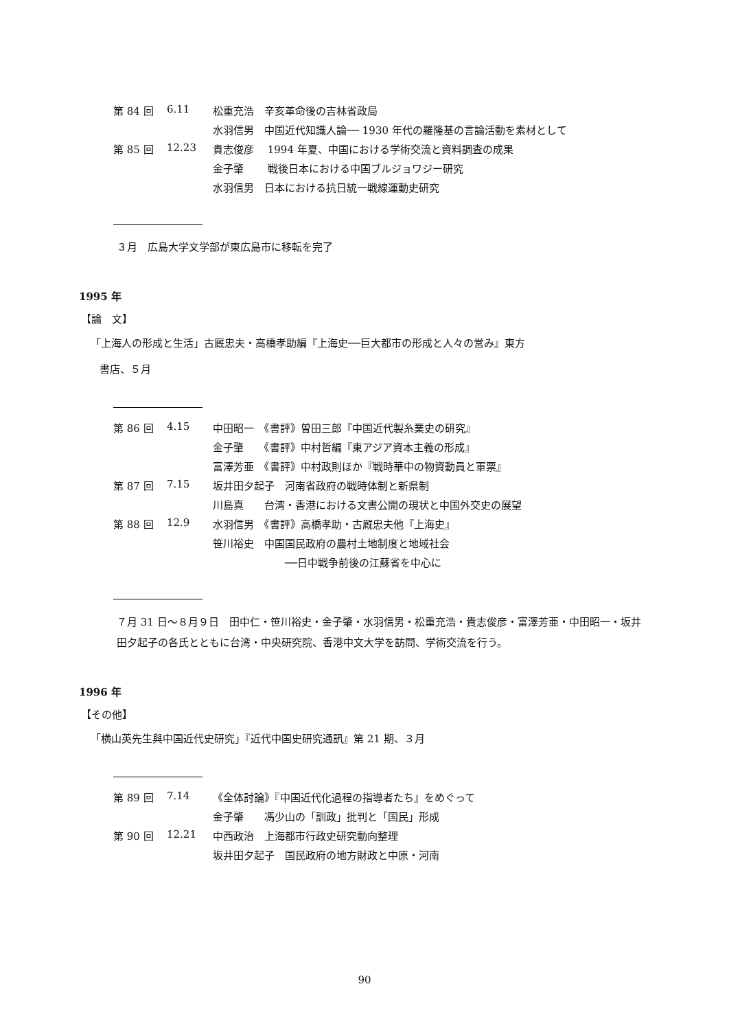| 第 84 回 | 6.11 | 松重充浩 辛亥革命後の吉林省政局 |
| | | 水羽信男 中国近代知識人論── 1930 年代の羅隆基の言論活動を素材として |
| 第 85 回 | 12.23 | 貴志俊彦 1994 年夏、中国における学術交流と資料調査の成果 |
| | | 金子肇 戦後日本における中国ブルジョワジー研究 |
| | | 水羽信男 日本における抗日統一戦線運動史研究 |
３月　広島大学文学部が東広島市に移転を完了
1995 年
【論　文】
「上海人の形成と生活」古厩忠夫・高橋孝助編『上海史──巨大都市の形成と人々の営み』東方
書店、５月
| 第 86 回 | 4.15 | 中田昭一 《書評》曽田三郎『中国近代製糸業史の研究』 |
| | | 金子肇 《書評》中村哲編『東アジア資本主義の形成』 |
| | | 富澤芳亜 《書評》中村政則ほか『戦時華中の物資動員と軍票』 |
| 第 87 回 | 7.15 | 坂井田夕起子 河南省政府の戦時体制と新県制 |
| | | 川島真 台湾・香港における文書公開の現状と中国外交史の展望 |
| 第 88 回 | 12.9 | 水羽信男 《書評》高橋孝助・古厩忠夫他『上海史』 |
| | | 笹川裕史 中国国民政府の農村土地制度と地域社会 |
| | | ──日中戦争前後の江蘇省を中心に |
７月 31 日～８月９日　田中仁・笹川裕史・金子肇・水羽信男・松重充浩・貴志俊彦・富澤芳亜・中田昭一・坂井田夕起子の各氏とともに台湾・中央研究院、香港中文大学を訪問、学術交流を行う。
1996 年
【その他】
「横山英先生與中国近代史研究」『近代中国史研究通訊』第 21 期、３月
| 第 89 回 | 7.14 | 《全体討論》『中国近代化過程の指導者たち』をめぐって |
| | | 金子肇 馮少山の「訓政」批判と「国民」形成 |
| 第 90 回 | 12.21 | 中西政治 上海都市行政史研究動向整理 |
| | | 坂井田夕起子 国民政府の地方財政と中原・河南 |
90